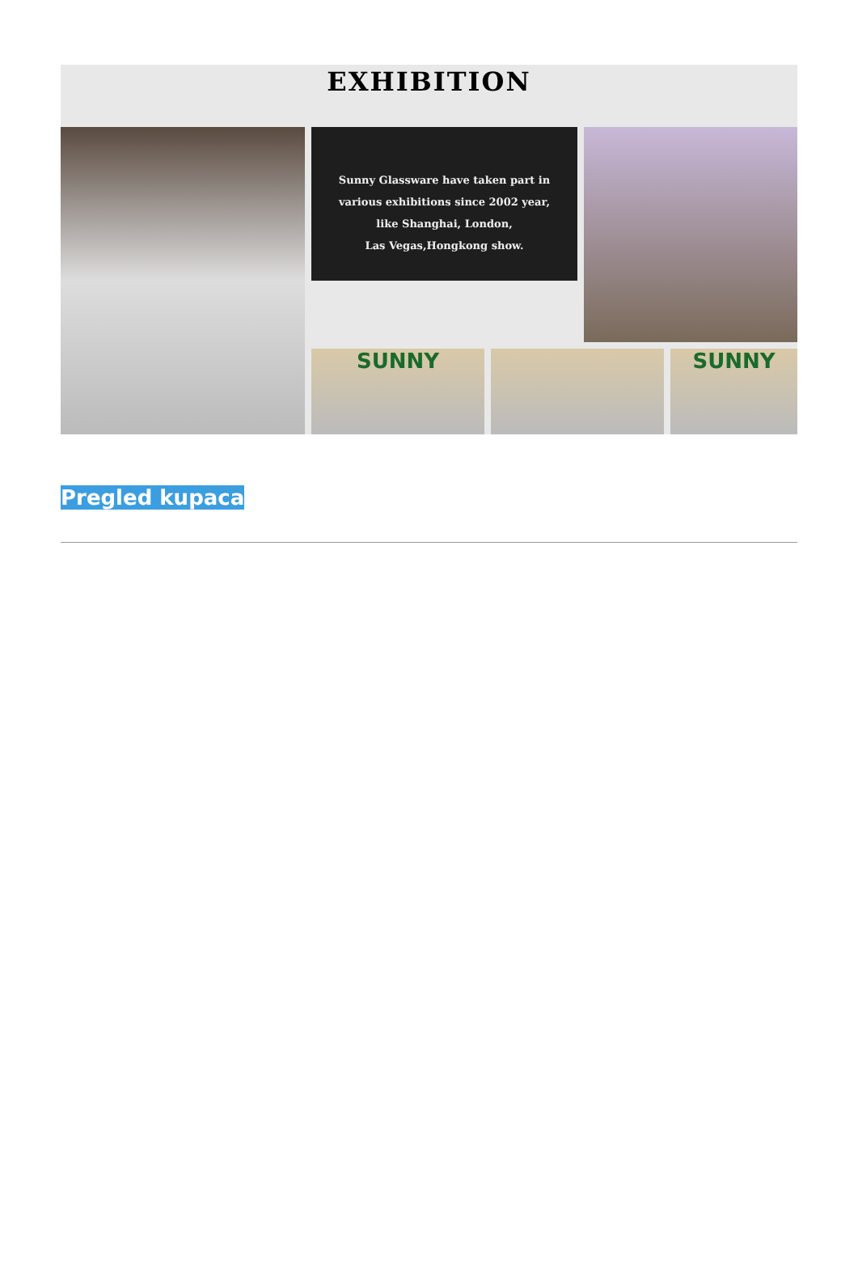EXHIBITION
Sunny Glassware have taken part in
various exhibitions since 2002 year,
like Shanghai, London,
Las Vegas,Hongkong show.
SUNNY
SUNNY
Pregled kupaca